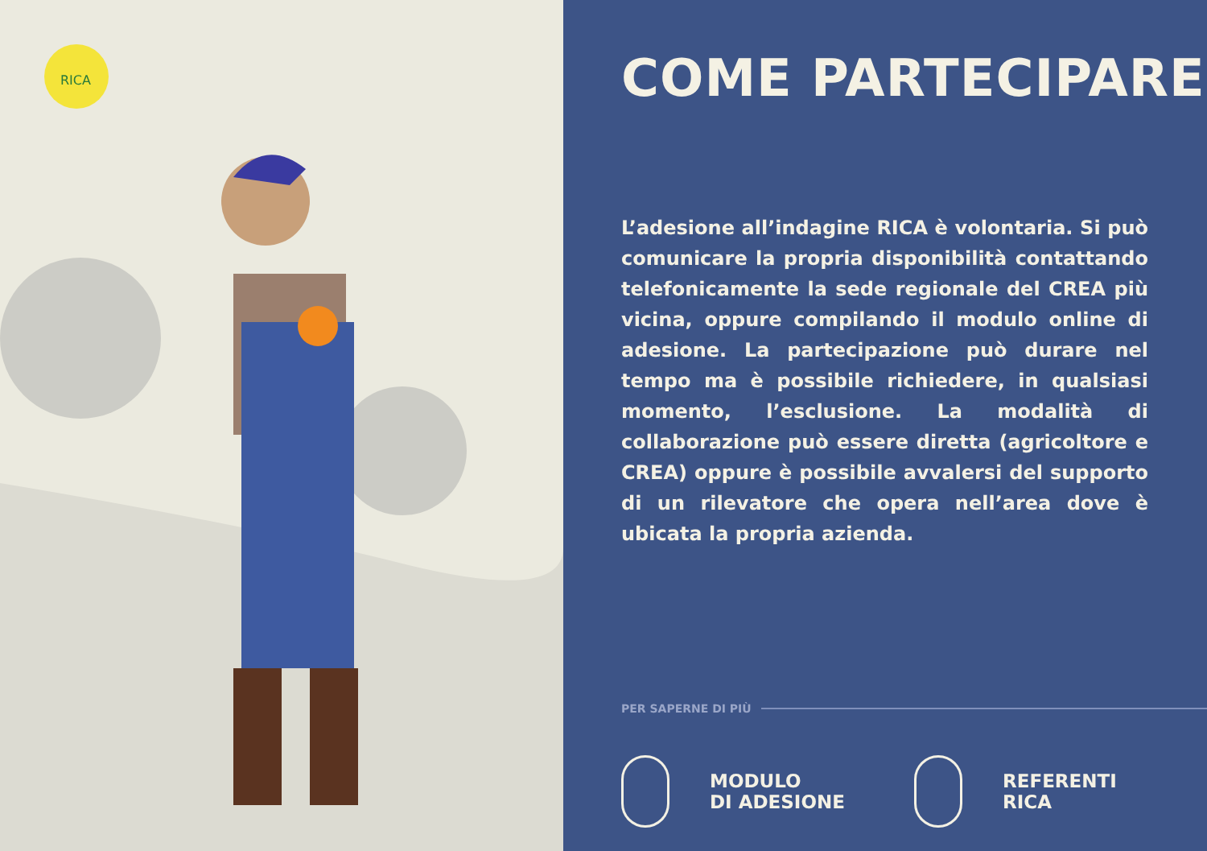RICA
COME PARTECIPARE
L’adesione all’indagine RICA è volontaria. Si può comunicare la propria disponibilità contattando telefonicamente la sede regionale del CREA più vicina, oppure compilando il modulo online di adesione. La partecipazione può durare nel tempo ma è possibile richiedere, in qualsiasi momento, l’esclusione. La modalità di collaborazione può essere diretta (agricoltore e CREA) oppure è possibile avvalersi del supporto di un rilevatore che opera nell’area dove è ubicata la propria azienda.
PER SAPERNE DI PIÙ
MODULO
DI ADESIONE
REFERENTI
RICA